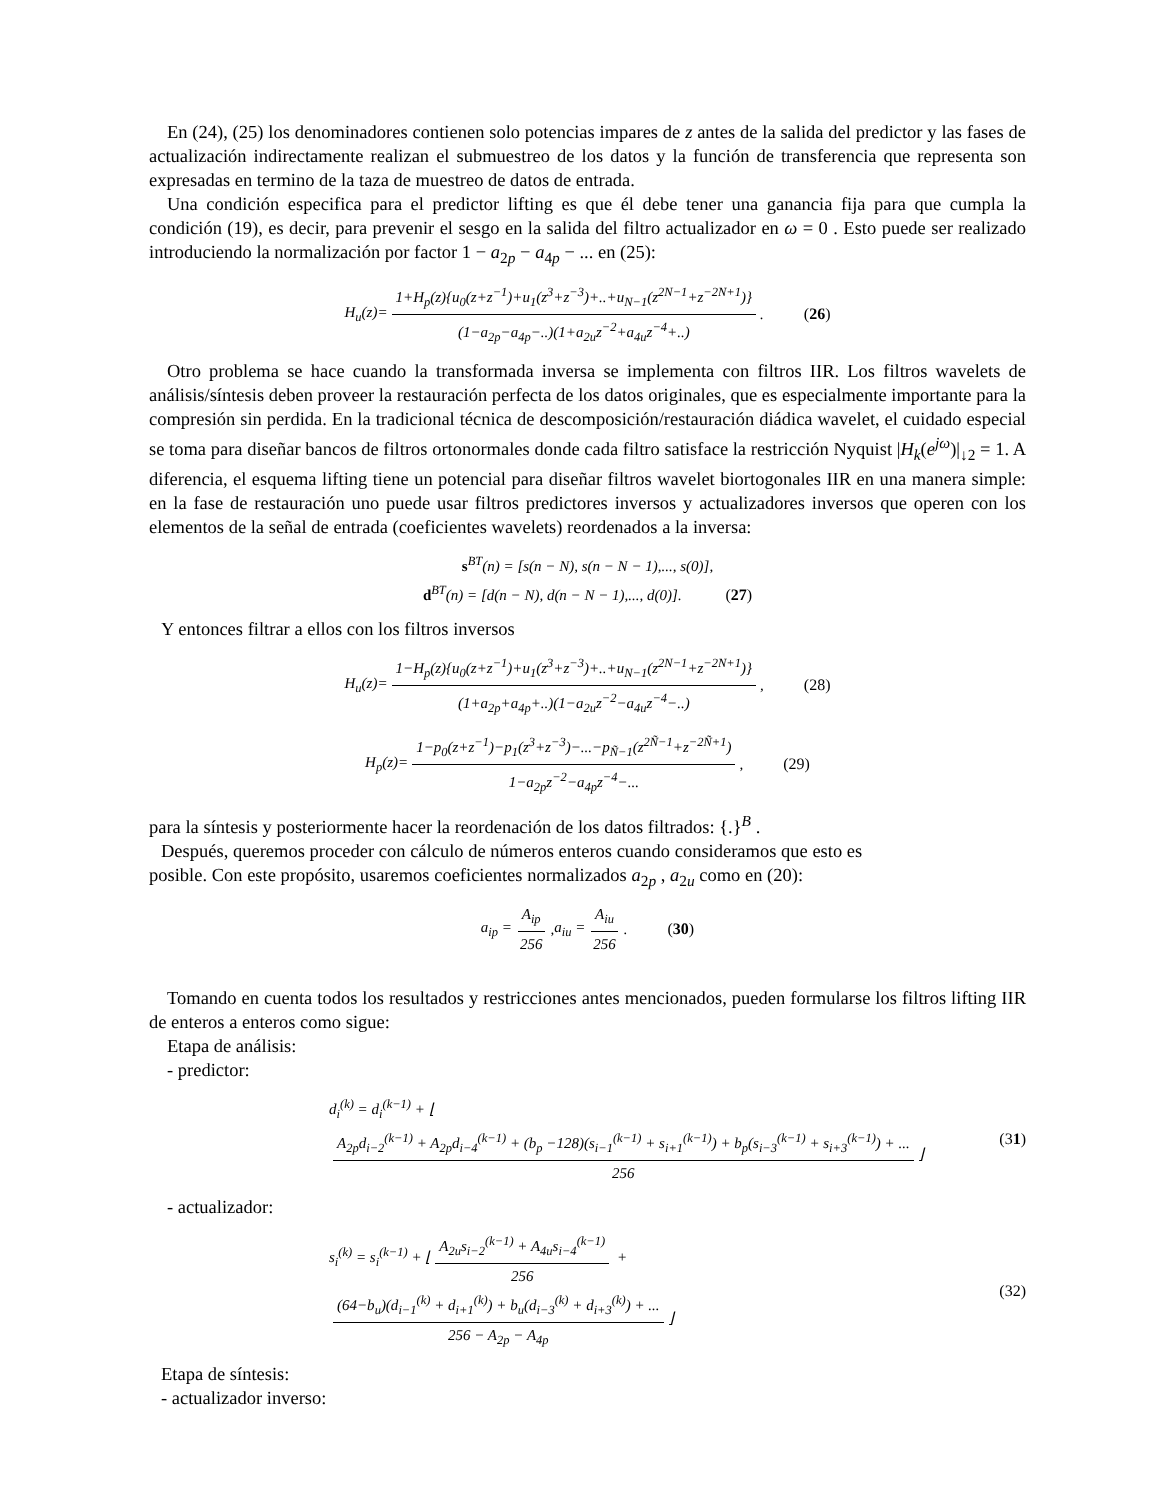En (24), (25) los denominadores contienen solo potencias impares de z antes de la salida del predictor y las fases de actualización indirectamente realizan el submuestreo de los datos y la función de transferencia que representa son expresadas en termino de la taza de muestreo de datos de entrada.
Una condición especifica para el predictor lifting es que él debe tener una ganancia fija para que cumpla la condición (19), es decir, para prevenir el sesgo en la salida del filtro actualizador en ω = 0 . Esto puede ser realizado introduciendo la normalización por factor 1 − a<sub>2p</sub> − a<sub>4p</sub> − ... en (25):
H<sub>u</sub>(z)= 1+H<sub>p</sub>(z){u<sub>0</sub>(z+z<sup>−1</sup>)+u<sub>1</sub>(z<sup>3</sup>+z<sup>−3</sup>)+..+u<sub>N−1</sub>(z<sup>2N−1</sup>+z<sup>−2N+1</sup>)} (1−a<sub>2p</sub>−a<sub>4p</sub>−..)(1+a<sub>2u</sub>z<sup>−2</sup>+a<sub>4u</sub>z<sup>−4</sup>+..). (26)
Otro problema se hace cuando la transformada inversa se implementa con filtros IIR. Los filtros wavelets de análisis/síntesis deben proveer la restauración perfecta de los datos originales, que es especialmente importante para la compresión sin perdida. En la tradicional técnica de descomposición/restauración diádica wavelet, el cuidado especial se toma para diseñar bancos de filtros ortonormales donde cada filtro satisface la restricción Nyquist |H<sub>k</sub>(e<sup>jω</sup>)|<sub>↓2</sub> = 1. A diferencia, el esquema lifting tiene un potencial para diseñar filtros wavelet biortogonales IIR en una manera simple: en la fase de restauración uno puede usar filtros predictores inversos y actualizadores inversos que operen con los elementos de la señal de entrada (coeficientes wavelets) reordenados a la inversa:
s<sup>BT</sup>(n) = [s(n − N), s(n − N − 1),..., s(0)],
d<sup>BT</sup>(n) = [d(n − N), d(n − N − 1),..., d(0)]. (27)
Y entonces filtrar a ellos con los filtros inversos
H<sub>u</sub>(z)= 1−H<sub>p</sub>(z){u<sub>0</sub>(z+z<sup>−1</sup>)+u<sub>1</sub>(z<sup>3</sup>+z<sup>−3</sup>)+..+u<sub>N−1</sub>(z<sup>2N−1</sup>+z<sup>−2N+1</sup>)} (1+a<sub>2p</sub>+a<sub>4p</sub>+..)(1−a<sub>2u</sub>z<sup>−2</sup>−a<sub>4u</sub>z<sup>−4</sup>−..), (28)
H<sub>p</sub>(z)= 1−p<sub>0</sub>(z+z<sup>−1</sup>)−p<sub>1</sub>(z<sup>3</sup>+z<sup>−3</sup>)−...−p<sub>Ñ−1</sub>(z<sup>2Ñ−1</sup>+z<sup>−2Ñ+1</sup>) 1−a<sub>2p</sub>z<sup>−2</sup>−a<sub>4p</sub>z<sup>−4</sup>−..., (29)
para la síntesis y posteriormente hacer la reordenación de los datos filtrados: {.}<sup>B</sup> .
Después, queremos proceder con cálculo de números enteros cuando consideramos que esto es
posible. Con este propósito, usaremos coeficientes normalizados a<sub>2p</sub> , a<sub>2u</sub> como en (20):
a<sub>ip</sub> = A<sub>ip</sub> 256, a<sub>iu</sub> = A<sub>iu</sub> 256. (30)
Tomando en cuenta todos los resultados y restricciones antes mencionados, pueden formularse los filtros lifting IIR de enteros a enteros como sigue:
Etapa de análisis:
- predictor:
d<sub>i</sub><sup>(k)</sup> = d<sub>i</sub><sup>(k−1)</sup> + ⌊ A<sub>2p</sub>d<sub>i−2</sub><sup>(k−1)</sup> + A<sub>2p</sub>d<sub>i−4</sub><sup>(k−1)</sup> + (b<sub>p</sub> −128)(s<sub>i−1</sub><sup>(k−1)</sup> + s<sub>i+1</sub><sup>(k−1)</sup>) + b<sub>p</sub>(s<sub>i−3</sub><sup>(k−1)</sup> + s<sub>i+3</sub><sup>(k−1)</sup>) + ... 256 ⌋ (31)
- actualizador:
s<sub>i</sub><sup>(k)</sup> = s<sub>i</sub><sup>(k−1)</sup> + ⌊ A<sub>2u</sub>s<sub>i−2</sub><sup>(k−1)</sup> + A<sub>4u</sub>s<sub>i−4</sub><sup>(k−1)</sup> 256 + (64−b<sub>u</sub>)(d<sub>i−1</sub><sup>(k)</sup> + d<sub>i+1</sub><sup>(k)</sup>) + b<sub>u</sub>(d<sub>i−3</sub><sup>(k)</sup> + d<sub>i+3</sub><sup>(k)</sup>) + ... 256 − A<sub>2p</sub> − A<sub>4p</sub> ⌋ (32)
Etapa de síntesis:
- actualizador inverso: